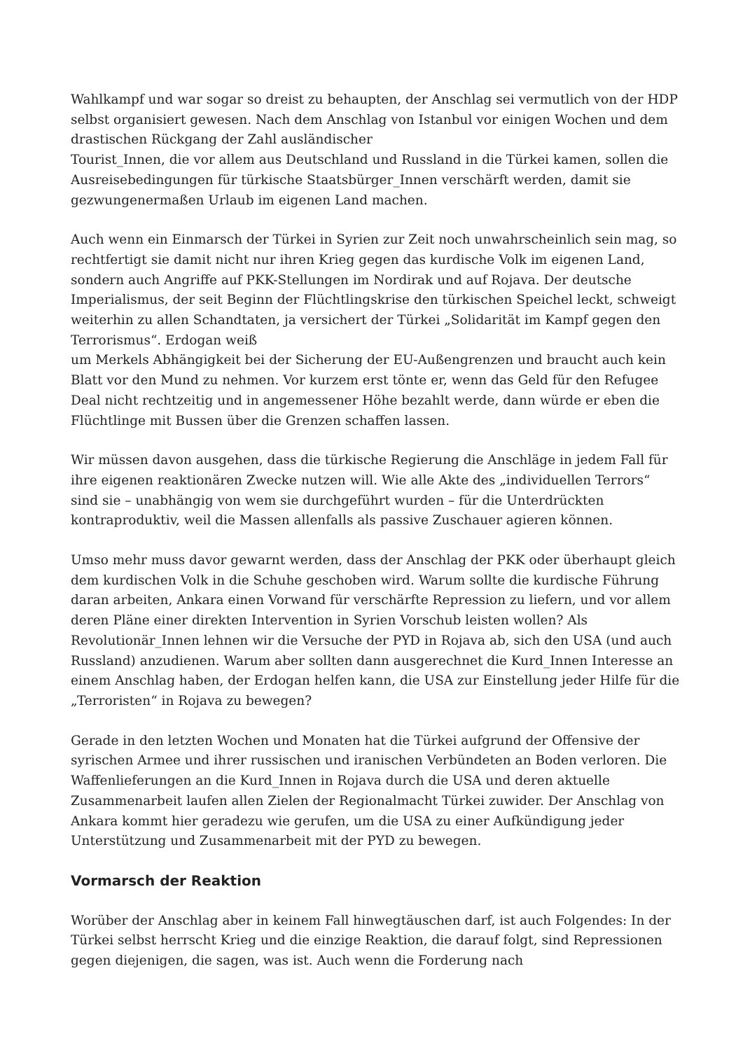Wahlkampf und war sogar so dreist zu behaupten, der Anschlag sei vermutlich von der HDP selbst organisiert gewesen. Nach dem Anschlag von Istanbul vor einigen Wochen und dem drastischen Rückgang der Zahl ausländischer
Tourist_Innen, die vor allem aus Deutschland und Russland in die Türkei kamen, sollen die Ausreisebedingungen für türkische Staatsbürger_Innen verschärft werden, damit sie gezwungenermaßen Urlaub im eigenen Land machen.
Auch wenn ein Einmarsch der Türkei in Syrien zur Zeit noch unwahrscheinlich sein mag, so rechtfertigt sie damit nicht nur ihren Krieg gegen das kurdische Volk im eigenen Land, sondern auch Angriffe auf PKK-Stellungen im Nordirak und auf Rojava. Der deutsche Imperialismus, der seit Beginn der Flüchtlingskrise den türkischen Speichel leckt, schweigt weiterhin zu allen Schandtaten, ja versichert der Türkei „Solidarität im Kampf gegen den Terrorismus“. Erdogan weiß
um Merkels Abhängigkeit bei der Sicherung der EU-Außengrenzen und braucht auch kein Blatt vor den Mund zu nehmen. Vor kurzem erst tönte er, wenn das Geld für den Refugee Deal nicht rechtzeitig und in angemessener Höhe bezahlt werde, dann würde er eben die Flüchtlinge mit Bussen über die Grenzen schaffen lassen.
Wir müssen davon ausgehen, dass die türkische Regierung die Anschläge in jedem Fall für ihre eigenen reaktionären Zwecke nutzen will. Wie alle Akte des „individuellen Terrors“ sind sie – unabhängig von wem sie durchgeführt wurden – für die Unterdrückten kontraproduktiv, weil die Massen allenfalls als passive Zuschauer agieren können.
Umso mehr muss davor gewarnt werden, dass der Anschlag der PKK oder überhaupt gleich dem kurdischen Volk in die Schuhe geschoben wird. Warum sollte die kurdische Führung daran arbeiten, Ankara einen Vorwand für verschärfte Repression zu liefern, und vor allem deren Pläne einer direkten Intervention in Syrien Vorschub leisten wollen? Als Revolutionär_Innen lehnen wir die Versuche der PYD in Rojava ab, sich den USA (und auch Russland) anzudienen. Warum aber sollten dann ausgerechnet die Kurd_Innen Interesse an einem Anschlag haben, der Erdogan helfen kann, die USA zur Einstellung jeder Hilfe für die „Terroristen“ in Rojava zu bewegen?
Gerade in den letzten Wochen und Monaten hat die Türkei aufgrund der Offensive der syrischen Armee und ihrer russischen und iranischen Verbündeten an Boden verloren. Die Waffenlieferungen an die Kurd_Innen in Rojava durch die USA und deren aktuelle Zusammenarbeit laufen allen Zielen der Regionalmacht Türkei zuwider. Der Anschlag von Ankara kommt hier geradezu wie gerufen, um die USA zu einer Aufkündigung jeder Unterstützung und Zusammenarbeit mit der PYD zu bewegen.
Vormarsch der Reaktion
Worüber der Anschlag aber in keinem Fall hinwegtäuschen darf, ist auch Folgendes: In der Türkei selbst herrscht Krieg und die einzige Reaktion, die darauf folgt, sind Repressionen gegen diejenigen, die sagen, was ist. Auch wenn die Forderung nach